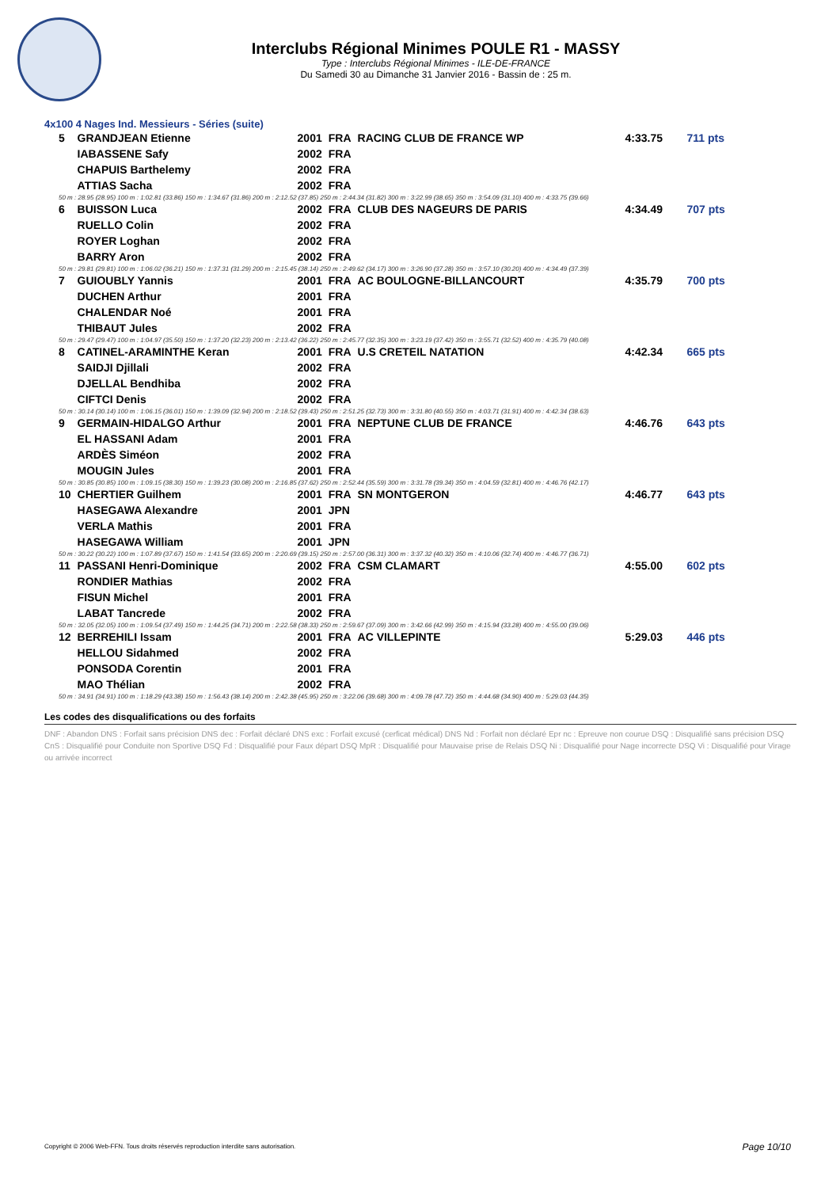Interclubs Régional Minimes POULE R1 - MASSY
Type : Interclubs Régional Minimes - ILE-DE-FRANCE
Du Samedi 30 au Dimanche 31 Janvier 2016 - Bassin de : 25 m.
4x100 4 Nages Ind. Messieurs - Séries (suite)
| 5 | GRANDJEAN Etienne | 2001 | FRA | RACING CLUB DE FRANCE WP | 4:33.75 | 711 pts |
| | IABASSENE Safy | 2002 | FRA | | | |
| | CHAPUIS Barthelemy | 2002 | FRA | | | |
| | ATTIAS Sacha | 2002 | FRA | | | |
| 50 m : 28.95 (28.95) 100 m : 1:02.81 (33.86) 150 m : 1:34.67 (31.86) 200 m : 2:12.52 (37.85) 250 m : 2:44.34 (31.82) 300 m : 3:22.99 (38.65) 350 m : 3:54.09 (31.10) 400 m : 4:33.75 (39.66) | | | | | | |
| 6 | BUISSON Luca | 2002 | FRA | CLUB DES NAGEURS DE PARIS | 4:34.49 | 707 pts |
| | RUELLO Colin | 2002 | FRA | | | |
| | ROYER Loghan | 2002 | FRA | | | |
| | BARRY Aron | 2002 | FRA | | | |
| 50 m : 29.81 (29.81) 100 m : 1:06.02 (36.21) 150 m : 1:37.31 (31.29) 200 m : 2:15.45 (38.14) 250 m : 2:49.62 (34.17) 300 m : 3:26.90 (37.28) 350 m : 3:57.10 (30.20) 400 m : 4:34.49 (37.39) | | | | | | |
| 7 | GUIOUBLY Yannis | 2001 | FRA | AC BOULOGNE-BILLANCOURT | 4:35.79 | 700 pts |
| | DUCHEN Arthur | 2001 | FRA | | | |
| | CHALENDAR Noé | 2001 | FRA | | | |
| | THIBAUT Jules | 2002 | FRA | | | |
| 50 m : 29.47 (29.47) 100 m : 1:04.97 (35.50) 150 m : 1:37.20 (32.23) 200 m : 2:13.42 (36.22) 250 m : 2:45.77 (32.35) 300 m : 3:23.19 (37.42) 350 m : 3:55.71 (32.52) 400 m : 4:35.79 (40.08) | | | | | | |
| 8 | CATINEL-ARAMINTHE Keran | 2001 | FRA | U.S CRETEIL NATATION | 4:42.34 | 665 pts |
| | SAIDJI Djillali | 2002 | FRA | | | |
| | DJELLAL Bendhiba | 2002 | FRA | | | |
| | CIFTCI Denis | 2002 | FRA | | | |
| 50 m : 30.14 (30.14) 100 m : 1:06.15 (36.01) 150 m : 1:39.09 (32.94) 200 m : 2:18.52 (39.43) 250 m : 2:51.25 (32.73) 300 m : 3:31.80 (40.55) 350 m : 4:03.71 (31.91) 400 m : 4:42.34 (38.63) | | | | | | |
| 9 | GERMAIN-HIDALGO Arthur | 2001 | FRA | NEPTUNE CLUB DE FRANCE | 4:46.76 | 643 pts |
| | EL HASSANI Adam | 2001 | FRA | | | |
| | ARDÈS Siméon | 2002 | FRA | | | |
| | MOUGIN Jules | 2001 | FRA | | | |
| 50 m : 30.85 (30.85) 100 m : 1:09.15 (38.30) 150 m : 1:39.23 (30.08) 200 m : 2:16.85 (37.62) 250 m : 2:52.44 (35.59) 300 m : 3:31.78 (39.34) 350 m : 4:04.59 (32.81) 400 m : 4:46.76 (42.17) | | | | | | |
| 10 | CHERTIER Guilhem | 2001 | FRA | SN MONTGERON | 4:46.77 | 643 pts |
| | HASEGAWA Alexandre | 2001 | JPN | | | |
| | VERLA Mathis | 2001 | FRA | | | |
| | HASEGAWA William | 2001 | JPN | | | |
| 50 m : 30.22 (30.22) 100 m : 1:07.89 (37.67) 150 m : 1:41.54 (33.65) 200 m : 2:20.69 (39.15) 250 m : 2:57.00 (36.31) 300 m : 3:37.32 (40.32) 350 m : 4:10.06 (32.74) 400 m : 4:46.77 (36.71) | | | | | | |
| 11 | PASSANI Henri-Dominique | 2002 | FRA | CSM CLAMART | 4:55.00 | 602 pts |
| | RONDIER Mathias | 2002 | FRA | | | |
| | FISUN Michel | 2001 | FRA | | | |
| | LABAT Tancrede | 2002 | FRA | | | |
| 50 m : 32.05 (32.05) 100 m : 1:09.54 (37.49) 150 m : 1:44.25 (34.71) 200 m : 2:22.58 (38.33) 250 m : 2:59.67 (37.09) 300 m : 3:42.66 (42.99) 350 m : 4:15.94 (33.28) 400 m : 4:55.00 (39.06) | | | | | | |
| 12 | BERREHILI Issam | 2001 | FRA | AC VILLEPINTE | 5:29.03 | 446 pts |
| | HELLOU Sidahmed | 2002 | FRA | | | |
| | PONSODA Corentin | 2001 | FRA | | | |
| | MAO Thélian | 2002 | FRA | | | |
| 50 m : 34.91 (34.91) 100 m : 1:18.29 (43.38) 150 m : 1:56.43 (38.14) 200 m : 2:42.38 (45.95) 250 m : 3:22.06 (39.68) 300 m : 4:09.78 (47.72) 350 m : 4:44.68 (34.90) 400 m : 5:29.03 (44.35) | | | | | | |
Les codes des disqualifications ou des forfaits
DNF : Abandon DNS : Forfait sans précision DNS dec : Forfait déclaré DNS exc : Forfait excusé (cerficat médical) DNS Nd : Forfait non déclaré Epr nc : Epreuve non courue DSQ : Disqualifié sans précision DSQ CnS : Disqualifié pour Conduite non Sportive DSQ Fd : Disqualifié pour Faux départ DSQ MpR : Disqualifié pour Mauvaise prise de Relais DSQ Ni : Disqualifié pour Nage incorrecte DSQ Vi : Disqualifié pour Virage ou arrivée incorrect
Copyright © 2006 Web-FFN. Tous droits réservés reproduction interdite sans autorisation.
Page 10/10